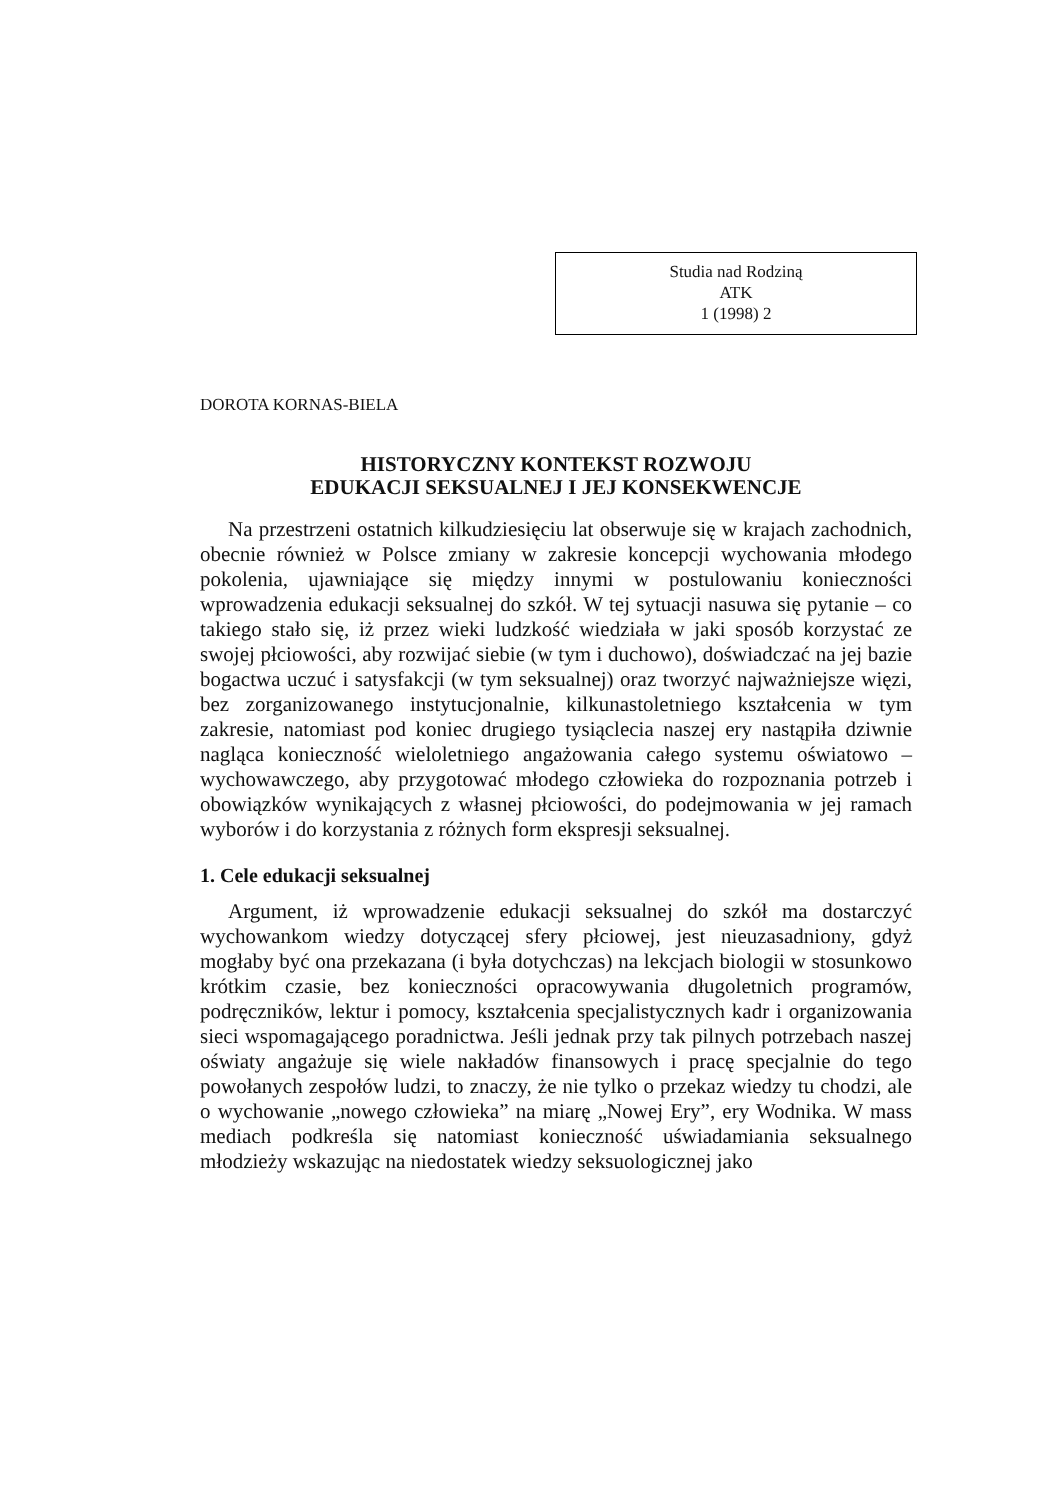Studia nad Rodziną
ATK
1 (1998) 2
DOROTA KORNAS-BIELA
HISTORYCZNY KONTEKST ROZWOJU
EDUKACJI SEKSUALNEJ I JEJ KONSEKWENCJE
Na przestrzeni ostatnich kilkudziesięciu lat obserwuje się w krajach zachodnich, obecnie również w Polsce zmiany w zakresie koncepcji wychowania młodego pokolenia, ujawniające się między innymi w postulowaniu konieczności wprowadzenia edukacji seksualnej do szkół. W tej sytuacji nasuwa się pytanie – co takiego stało się, iż przez wieki ludzkość wiedziała w jaki sposób korzystać ze swojej płciowości, aby rozwijać siebie (w tym i duchowo), doświadczać na jej bazie bogactwa uczuć i satysfakcji (w tym seksualnej) oraz tworzyć najważniejsze więzi, bez zorganizowanego instytucjonalnie, kilkunastoletniego kształcenia w tym zakresie, natomiast pod koniec drugiego tysiąclecia naszej ery nastąpiła dziwnie nagląca konieczność wieloletniego angażowania całego systemu oświatowo – wychowawczego, aby przygotować młodego człowieka do rozpoznania potrzeb i obowiązków wynikających z własnej płciowości, do podejmowania w jej ramach wyborów i do korzystania z różnych form ekspresji seksualnej.
1. Cele edukacji seksualnej
Argument, iż wprowadzenie edukacji seksualnej do szkół ma dostarczyć wychowankom wiedzy dotyczącej sfery płciowej, jest nieuzasadniony, gdyż mogłaby być ona przekazana (i była dotychczas) na lekcjach biologii w stosunkowo krótkim czasie, bez konieczności opracowywania długoletnich programów, podręczników, lektur i pomocy, kształcenia specjalistycznych kadr i organizowania sieci wspomagającego poradnictwa. Jeśli jednak przy tak pilnych potrzebach naszej oświaty angażuje się wiele nakładów finansowych i pracę specjalnie do tego powołanych zespołów ludzi, to znaczy, że nie tylko o przekaz wiedzy tu chodzi, ale o wychowanie „nowego człowieka” na miarę „Nowej Ery”, ery Wodnika. W mass mediach podkreśla się natomiast konieczność uświadamiania seksualnego młodzieży wskazując na niedostatek wiedzy seksuologicznej jako